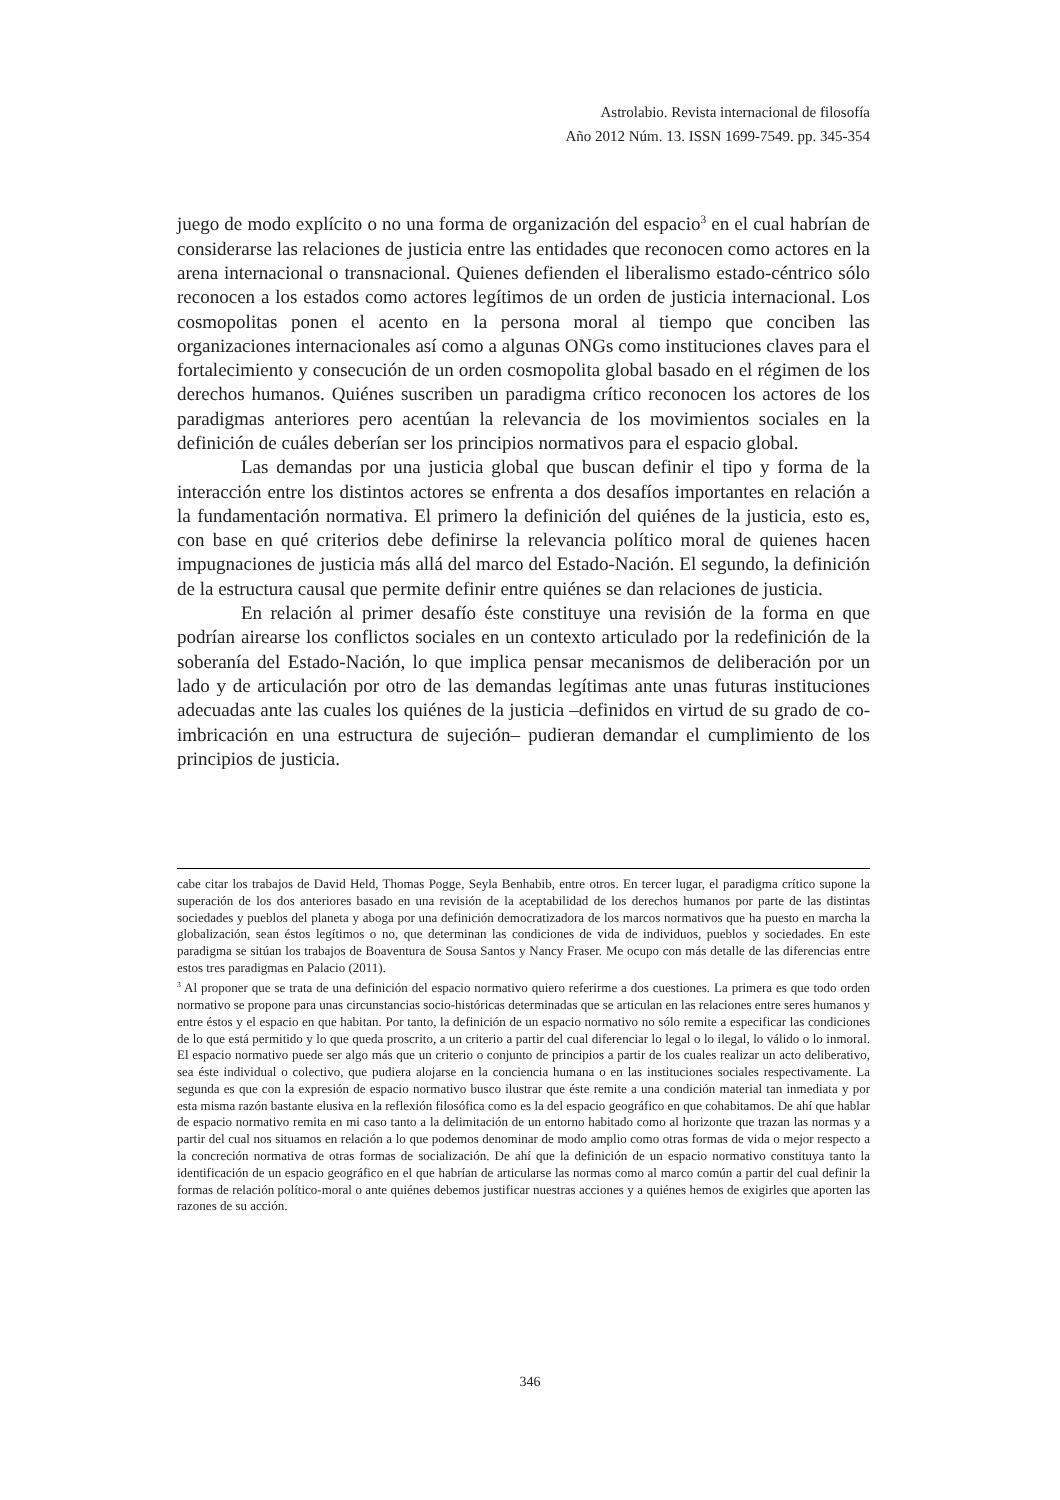Astrolabio. Revista internacional de filosofía
Año 2012 Núm. 13. ISSN 1699-7549. pp. 345-354
juego de modo explícito o no una forma de organización del espacio<sup>3</sup> en el cual habrían de considerarse las relaciones de justicia entre las entidades que reconocen como actores en la arena internacional o transnacional. Quienes defienden el liberalismo estado-céntrico sólo reconocen a los estados como actores legítimos de un orden de justicia internacional. Los cosmopolitas ponen el acento en la persona moral al tiempo que conciben las organizaciones internacionales así como a algunas ONGs como instituciones claves para el fortalecimiento y consecución de un orden cosmopolita global basado en el régimen de los derechos humanos. Quiénes suscriben un paradigma crítico reconocen los actores de los paradigmas anteriores pero acentúan la relevancia de los movimientos sociales en la definición de cuáles deberían ser los principios normativos para el espacio global.
Las demandas por una justicia global que buscan definir el tipo y forma de la interacción entre los distintos actores se enfrenta a dos desafíos importantes en relación a la fundamentación normativa. El primero la definición del quiénes de la justicia, esto es, con base en qué criterios debe definirse la relevancia político moral de quienes hacen impugnaciones de justicia más allá del marco del Estado-Nación. El segundo, la definición de la estructura causal que permite definir entre quiénes se dan relaciones de justicia.
En relación al primer desafío éste constituye una revisión de la forma en que podrían airearse los conflictos sociales en un contexto articulado por la redefinición de la soberanía del Estado-Nación, lo que implica pensar mecanismos de deliberación por un lado y de articulación por otro de las demandas legítimas ante unas futuras instituciones adecuadas ante las cuales los quiénes de la justicia –definidos en virtud de su grado de co-imbricación en una estructura de sujeción– pudieran demandar el cumplimiento de los principios de justicia.
cabe citar los trabajos de David Held, Thomas Pogge, Seyla Benhabib, entre otros. En tercer lugar, el paradigma crítico supone la superación de los dos anteriores basado en una revisión de la aceptabilidad de los derechos humanos por parte de las distintas sociedades y pueblos del planeta y aboga por una definición democratizadora de los marcos normativos que ha puesto en marcha la globalización, sean éstos legítimos o no, que determinan las condiciones de vida de individuos, pueblos y sociedades. En este paradigma se sitúan los trabajos de Boaventura de Sousa Santos y Nancy Fraser. Me ocupo con más detalle de las diferencias entre estos tres paradigmas en Palacio (2011).
<sup>3</sup> Al proponer que se trata de una definición del espacio normativo quiero referirme a dos cuestiones. La primera es que todo orden normativo se propone para unas circunstancias socio-históricas determinadas que se articulan en las relaciones entre seres humanos y entre éstos y el espacio en que habitan. Por tanto, la definición de un espacio normativo no sólo remite a especificar las condiciones de lo que está permitido y lo que queda proscrito, a un criterio a partir del cual diferenciar lo legal o lo ilegal, lo válido o lo inmoral. El espacio normativo puede ser algo más que un criterio o conjunto de principios a partir de los cuales realizar un acto deliberativo, sea éste individual o colectivo, que pudiera alojarse en la conciencia humana o en las instituciones sociales respectivamente. La segunda es que con la expresión de espacio normativo busco ilustrar que éste remite a una condición material tan inmediata y por esta misma razón bastante elusiva en la reflexión filosófica como es la del espacio geográfico en que cohabitamos. De ahí que hablar de espacio normativo remita en mi caso tanto a la delimitación de un entorno habitado como al horizonte que trazan las normas y a partir del cual nos situamos en relación a lo que podemos denominar de modo amplio como otras formas de vida o mejor respecto a la concreción normativa de otras formas de socialización. De ahí que la definición de un espacio normativo constituya tanto la identificación de un espacio geográfico en el que habrían de articularse las normas como al marco común a partir del cual definir la formas de relación político-moral o ante quiénes debemos justificar nuestras acciones y a quiénes hemos de exigirles que aporten las razones de su acción.
346